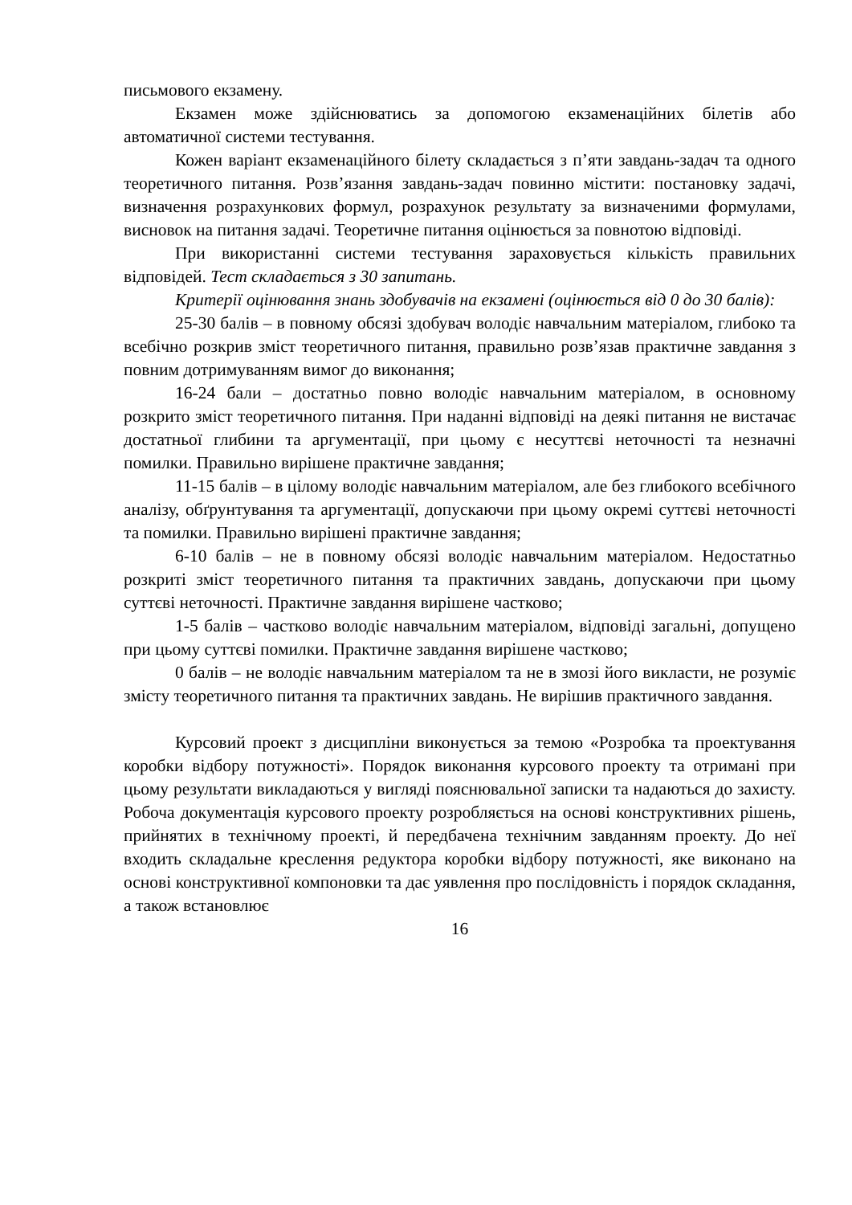письмового екзамену.
Екзамен може здійснюватись за допомогою екзаменаційних білетів або автоматичної системи тестування.
Кожен варіант екзаменаційного білету складається з п’яти завдань-задач та одного теоретичного питання. Розв’язання завдань-задач повинно містити: постановку задачі, визначення розрахункових формул, розрахунок результату за визначеними формулами, висновок на питання задачі. Теоретичне питання оцінюється за повнотою відповіді.
При використанні системи тестування зараховується кількість правильних відповідей. Тест складається з 30 запитань.
Критерії оцінювання знань здобувачів на екзамені (оцінюється від 0 до 30 балів):
25-30 балів – в повному обсязі здобувач володіє навчальним матеріалом, глибоко та всебічно розкрив зміст теоретичного питання, правильно розв’язав практичне завдання з повним дотримуванням вимог до виконання;
16-24 бали – достатньо повно володіє навчальним матеріалом, в основному розкрито зміст теоретичного питання. При наданні відповіді на деякі питання не вистачає достатньої глибини та аргументації, при цьому є несуттєві неточності та незначні помилки. Правильно вирішене практичне завдання;
11-15 балів – в цілому володіє навчальним матеріалом, але без глибокого всебічного аналізу, обґрунтування та аргументації, допускаючи при цьому окремі суттєві неточності та помилки. Правильно вирішені практичне завдання;
6-10 балів – не в повному обсязі володіє навчальним матеріалом. Недостатньо розкриті зміст теоретичного питання та практичних завдань, допускаючи при цьому суттєві неточності. Практичне завдання вирішене частково;
1-5 балів – частково володіє навчальним матеріалом, відповіді загальні, допущено при цьому суттєві помилки. Практичне завдання вирішене частково;
0 балів – не володіє навчальним матеріалом та не в змозі його викласти, не розуміє змісту теоретичного питання та практичних завдань. Не вирішив практичного завдання.
Курсовий проект з дисципліни виконується за темою «Розробка та проектування коробки відбору потужності». Порядок виконання курсового проекту та отримані при цьому результати викладаються у вигляді пояснювальної записки та надаються до захисту. Робоча документація курсового проекту розробляється на основі конструктивних рішень, прийнятих в технічному проекті, й передбачена технічним завданням проекту. До неї входить складальне креслення редуктора коробки відбору потужності, яке виконано на основі конструктивної компоновки та дає уявлення про послідовність і порядок складання, а також встановлює
16